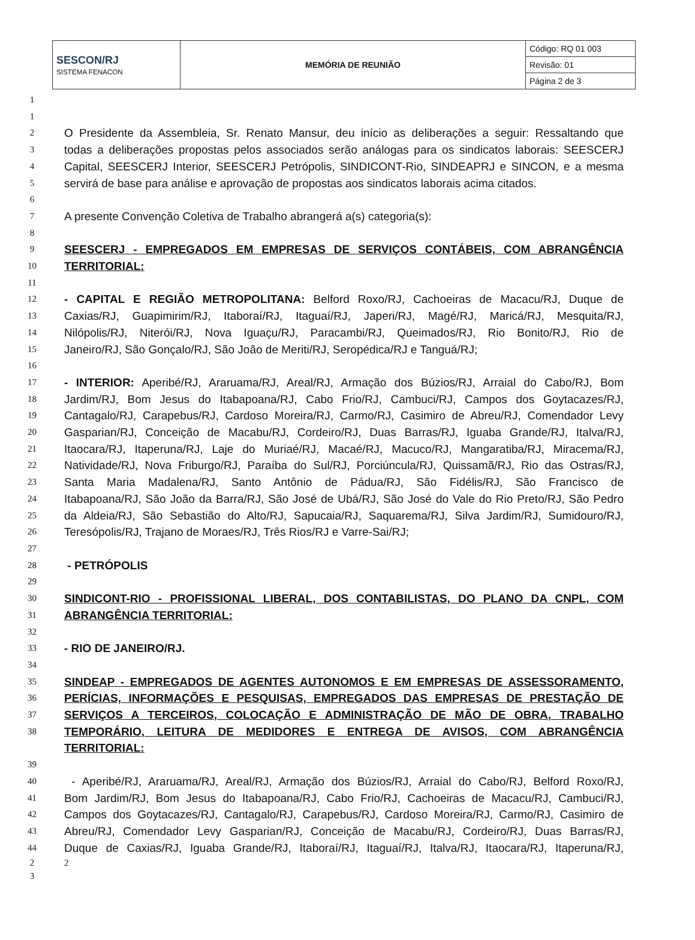| SESCON/RJ SISTEMA FENACON | MEMÓRIA DE REUNIÃO | Código: RQ 01 003 |
| | | Revisão: 01 |
| | | Página 2 de 3 |
1
1
2 O Presidente da Assembleia, Sr. Renato Mansur, deu início as deliberações a seguir: Ressaltando que
3 todas a deliberações propostas pelos associados serão análogas para os sindicatos laborais: SEESCERJ
4 Capital, SEESCERJ Interior, SEESCERJ Petrópolis, SINDICONT-Rio, SINDEAPRJ e SINCON, e a mesma
5 servirá de base para análise e aprovação de propostas aos sindicatos laborais acima citados.
6
7 A presente Convenção Coletiva de Trabalho abrangerá a(s) categoria(s):
8
9 SEESCERJ - EMPREGADOS EM EMPRESAS DE SERVIÇOS CONTÁBEIS, COM ABRANGÊNCIA
10 TERRITORIAL:
11
12 - CAPITAL E REGIÃO METROPOLITANA: Belford Roxo/RJ, Cachoeiras de Macacu/RJ, Duque de
13 Caxias/RJ, Guapimirim/RJ, Itaboraí/RJ, Itaguaí/RJ, Japeri/RJ, Magé/RJ, Maricá/RJ, Mesquita/RJ,
14 Nilópolis/RJ, Niterói/RJ, Nova Iguaçu/RJ, Paracambi/RJ, Queimados/RJ, Rio Bonito/RJ, Rio de
15 Janeiro/RJ, São Gonçalo/RJ, São João de Meriti/RJ, Seropédica/RJ e Tanguá/RJ;
16
17 - INTERIOR: Aperibé/RJ, Araruama/RJ, Areal/RJ, Armação dos Búzios/RJ, Arraial do Cabo/RJ, Bom
18 Jardim/RJ, Bom Jesus do Itabapoana/RJ, Cabo Frio/RJ, Cambuci/RJ, Campos dos Goytacazes/RJ,
19 Cantagalo/RJ, Carapebus/RJ, Cardoso Moreira/RJ, Carmo/RJ, Casimiro de Abreu/RJ, Comendador Levy
20 Gasparian/RJ, Conceição de Macabu/RJ, Cordeiro/RJ, Duas Barras/RJ, Iguaba Grande/RJ, Italva/RJ,
21 Itaocara/RJ, Itaperuna/RJ, Laje do Muriaé/RJ, Macaé/RJ, Macuco/RJ, Mangaratiba/RJ, Miracema/RJ,
22 Natividade/RJ, Nova Friburgo/RJ, Paraíba do Sul/RJ, Porciúncula/RJ, Quissamã/RJ, Rio das Ostras/RJ,
23 Santa Maria Madalena/RJ, Santo Antônio de Pádua/RJ, São Fidélis/RJ, São Francisco de
24 Itabapoana/RJ, São João da Barra/RJ, São José de Ubá/RJ, São José do Vale do Rio Preto/RJ, São Pedro
25 da Aldeia/RJ, São Sebastião do Alto/RJ, Sapucaia/RJ, Saquarema/RJ, Silva Jardim/RJ, Sumidouro/RJ,
26 Teresópolis/RJ, Trajano de Moraes/RJ, Três Rios/RJ e Varre-Sai/RJ;
27
28 - PETRÓPOLIS
29
30 SINDICONT-RIO - PROFISSIONAL LIBERAL, DOS CONTABILISTAS, DO PLANO DA CNPL, COM
31 ABRANGÊNCIA TERRITORIAL:
32
33 - RIO DE JANEIRO/RJ.
34
35 SINDEAP - EMPREGADOS DE AGENTES AUTONOMOS E EM EMPRESAS DE ASSESSORAMENTO,
36 PERÍCIAS, INFORMAÇÕES E PESQUISAS, EMPREGADOS DAS EMPRESAS DE PRESTAÇÃO DE
37 SERVIÇOS A TERCEIROS, COLOCAÇÃO E ADMINISTRAÇÃO DE MÃO DE OBRA, TRABALHO
38 TEMPORÁRIO, LEITURA DE MEDIDORES E ENTREGA DE AVISOS, COM ABRANGÊNCIA TERRITORIAL:
39
40 - Aperibé/RJ, Araruama/RJ, Areal/RJ, Armação dos Búzios/RJ, Arraial do Cabo/RJ, Belford Roxo/RJ,
41 Bom Jardim/RJ, Bom Jesus do Itabapoana/RJ, Cabo Frio/RJ, Cachoeiras de Macacu/RJ, Cambuci/RJ,
42 Campos dos Goytacazes/RJ, Cantagalo/RJ, Carapebus/RJ, Cardoso Moreira/RJ, Carmo/RJ, Casimiro de
43 Abreu/RJ, Comendador Levy Gasparian/RJ, Conceição de Macabu/RJ, Cordeiro/RJ, Duas Barras/RJ,
44 Duque de Caxias/RJ, Iguaba Grande/RJ, Itaboraí/RJ, Itaguaí/RJ, Italva/RJ, Itaocara/RJ, Itaperuna/RJ,
2 2
3